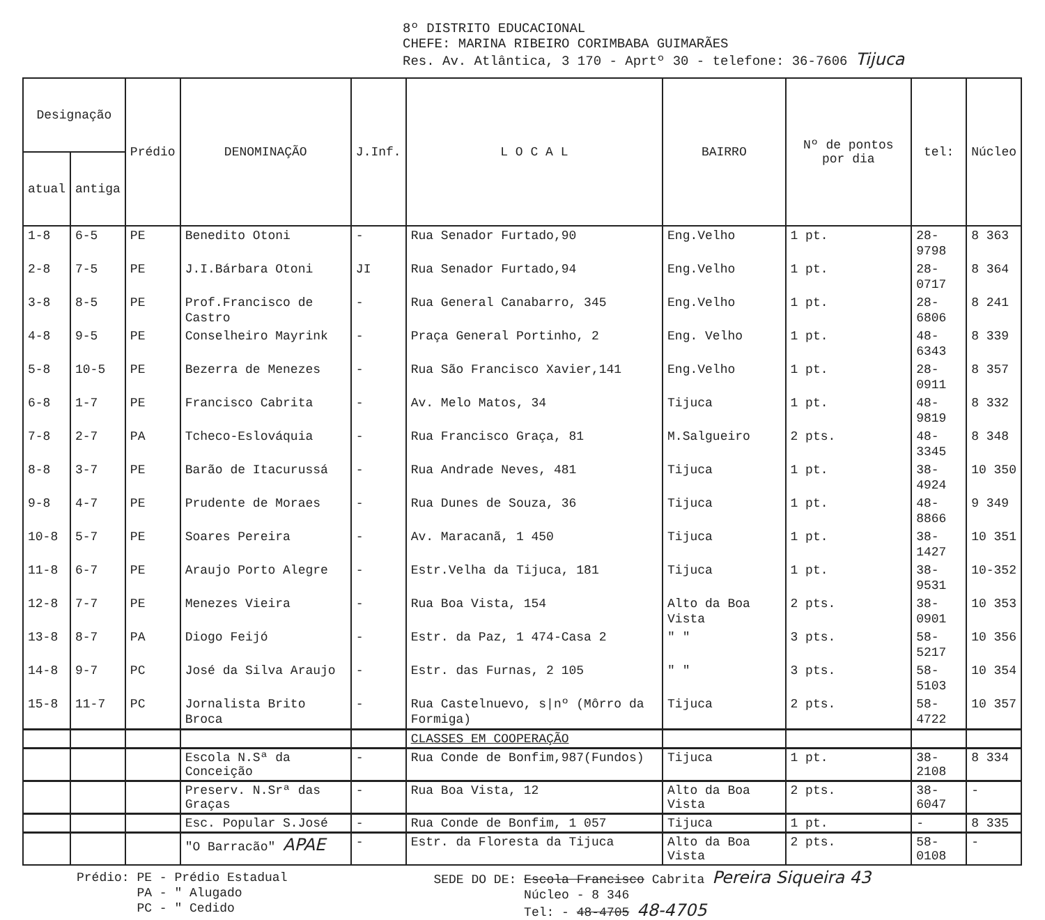8º DISTRITO EDUCACIONAL
CHEFE: MARINA RIBEIRO CORIMBABA GUIMARÃES
Res. Av. Atlântica, 3 170 - Aprtº 30 - telefone: 36-7606 Tijuca
| Designação | | Prédio | DENOMINAÇÃO | J.Inf. | L O C A L | BAIRRO | Nº de pontos por dia | tel: | Núcleo |
| --- | --- | --- | --- | --- | --- | --- | --- | --- | --- |
| atual | antiga | | | | | | | | |
| 1-8 | 6-5 | PE | Benedito Otoni | - | Rua Senador Furtado,90 | Eng.Velho | 1 pt. | 28-9798 | 8 363 |
| 2-8 | 7-5 | PE | J.I.Bárbara Otoni | JI | Rua Senador Furtado,94 | Eng.Velho | 1 pt. | 28-0717 | 8 364 |
| 3-8 | 8-5 | PE | Prof.Francisco de Castro | - | Rua General Canabarro, 345 | Eng.Velho | 1 pt. | 28-6806 | 8 241 |
| 4-8 | 9-5 | PE | Conselheiro Mayrink | - | Praça General Portinho, 2 | Eng. Velho | 1 pt. | 48-6343 | 8 339 |
| 5-8 | 10-5 | PE | Bezerra de Menezes | - | Rua São Francisco Xavier,141 | Eng.Velho | 1 pt. | 28-0911 | 8 357 |
| 6-8 | 1-7 | PE | Francisco Cabrita | - | Av. Melo Matos, 34 | Tijuca | 1 pt. | 48-9819 | 8 332 |
| 7-8 | 2-7 | PA | Tcheco-Eslováquia | - | Rua Francisco Graça, 81 | M.Salgueiro | 2 pts. | 48-3345 | 8 348 |
| 8-8 | 3-7 | PE | Barão de Itacurussá | - | Rua Andrade Neves, 481 | Tijuca | 1 pt. | 38-4924 | 10 350 |
| 9-8 | 4-7 | PE | Prudente de Moraes | - | Rua Dunes de Souza, 36 | Tijuca | 1 pt. | 48-8866 | 9 349 |
| 10-8 | 5-7 | PE | Soares Pereira | - | Av. Maracanã, 1 450 | Tijuca | 1 pt. | 38-1427 | 10 351 |
| 11-8 | 6-7 | PE | Araujo Porto Alegre | - | Estr.Velha da Tijuca, 181 | Tijuca | 1 pt. | 38-9531 | 10-352 |
| 12-8 | 7-7 | PE | Menezes Vieira | - | Rua Boa Vista, 154 | Alto da Boa Vista | 2 pts. | 38-0901 | 10 353 |
| 13-8 | 8-7 | PA | Diogo Feijó | - | Estr. da Paz, 1 474-Casa 2 | " " | 3 pts. | 58-5217 | 10 356 |
| 14-8 | 9-7 | PC | José da Silva Araujo | - | Estr. das Furnas, 2 105 | " " | 3 pts. | 58-5103 | 10 354 |
| 15-8 | 11-7 | PC | Jornalista Brito Broca | - | Rua Castelnuevo, s/nº (Môrro da Formiga) | Tijuca | 2 pts. | 58-4722 | 10 357 |
| | | | | | CLASSES EM COOPERAÇÃO | | | | |
| | | | Escola N.Sª da Conceição | - | Rua Conde de Bonfim,987(Fundos) | Tijuca | 1 pt. | 38-2108 | 8 334 |
| | | | Preserv. N.Srª das Graças | - | Rua Boa Vista, 12 | Alto da Boa Vista | 2 pts. | 38-6047 | - |
| | | | Esc. Popular S.José | - | Rua Conde de Bonfim, 1 057 | Tijuca | 1 pt. | - | 8 335 |
| | | | "O Barracão" APAE | - | Estr. da Floresta da Tijuca | Alto da Boa Vista | 2 pts. | 58-0108 | - |
Prédio: PE - Prédio Estadual
PA - " Alugado
PC - " Cedido
SEDE DO DE: Escola Francisco Cabrita Pereira Siqueira 43
Núcleo - 8 346
Tel: - 48-4705 48-4705